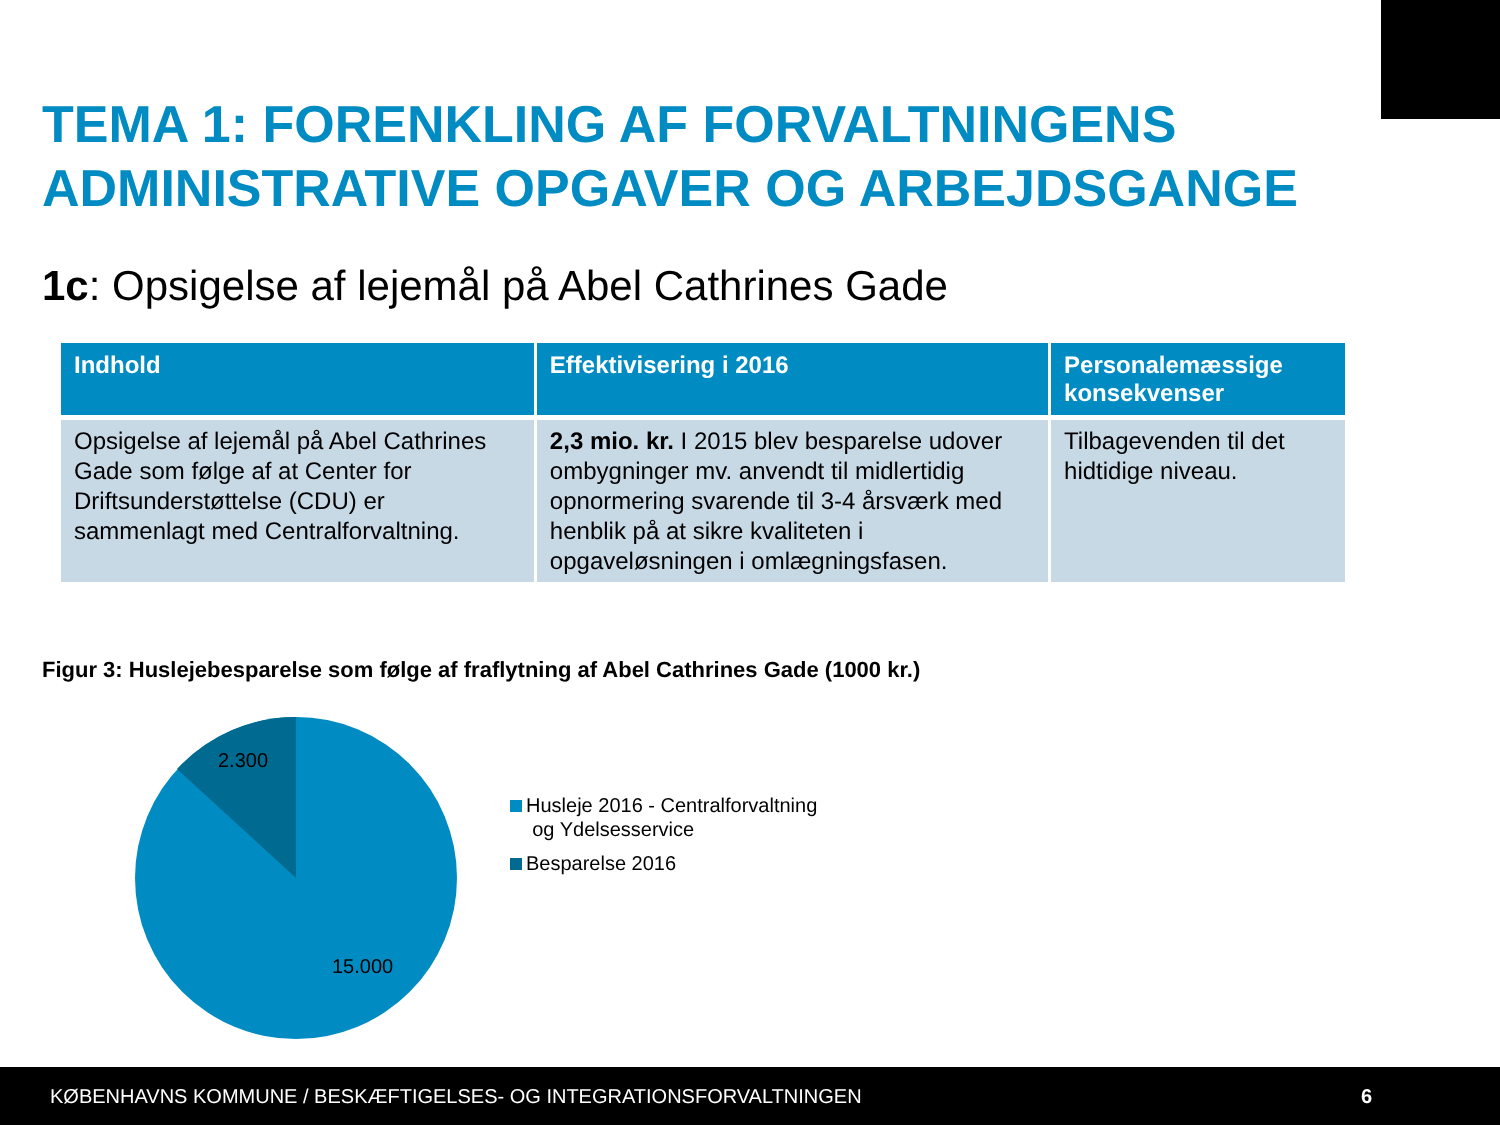TEMA 1: FORENKLING AF FORVALTNINGENS ADMINISTRATIVE OPGAVER OG ARBEJDSGANGE
1c: Opsigelse af lejemål på Abel Cathrines Gade
| Indhold | Effektivisering i 2016 | Personalemæssige konsekvenser |
| --- | --- | --- |
| Opsigelse af lejemål på Abel Cathrines Gade som følge af at Center for Driftsunderstøttelse (CDU) er sammenlagt med Centralforvaltning. | 2,3 mio. kr. I 2015 blev besparelse udover ombygninger mv. anvendt til midlertidig opnormering svarende til 3-4 årsværk med henblik på at sikre kvaliteten i opgaveløsningen i omlægningsfasen. | Tilbagevenden til det hidtidige niveau. |
Figur 3: Huslejebesparelse som følge af fraflytning af Abel Cathrines Gade (1000 kr.)
2.300
15.000
Husleje 2016 - Centralforvaltning
og Ydelsesservice
Besparelse 2016
KØBENHAVNS KOMMUNE / BESKÆFTIGELSES- OG INTEGRATIONSFORVALTNINGEN 6